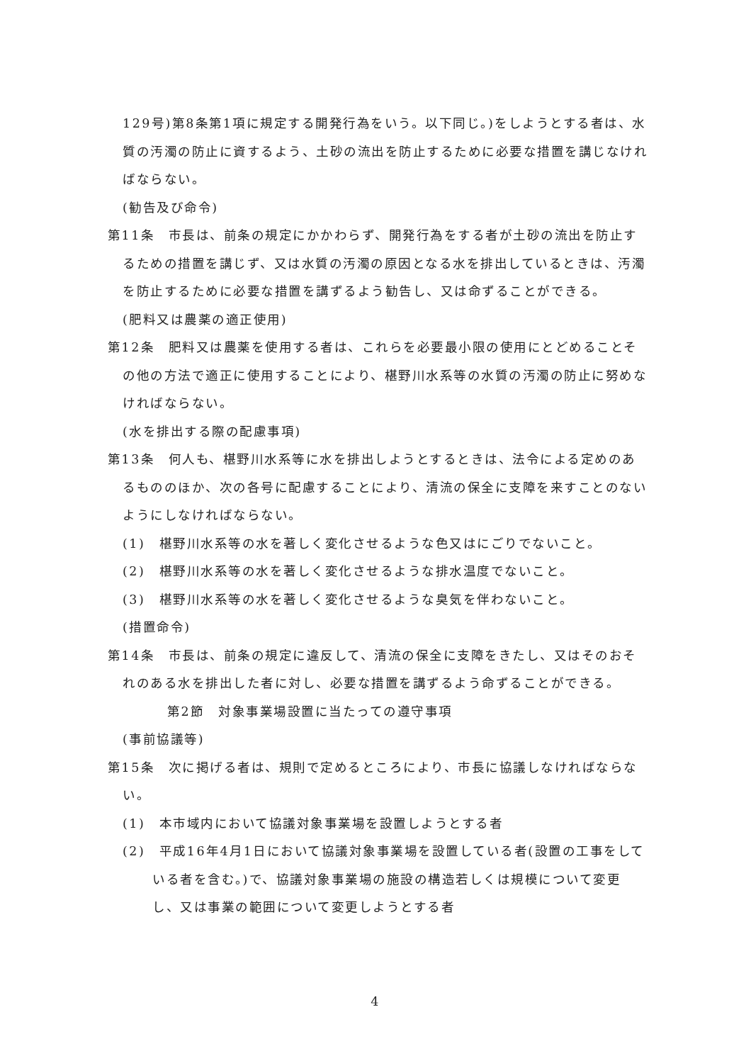129号)第8条第1項に規定する開発行為をいう。以下同じ。)をしようとする者は、水質の汚濁の防止に資するよう、土砂の流出を防止するために必要な措置を講じなければならない。
(勧告及び命令)
第11条　市長は、前条の規定にかかわらず、開発行為をする者が土砂の流出を防止するための措置を講じず、又は水質の汚濁の原因となる水を排出しているときは、汚濁を防止するために必要な措置を講ずるよう勧告し、又は命ずることができる。
(肥料又は農薬の適正使用)
第12条　肥料又は農薬を使用する者は、これらを必要最小限の使用にとどめることその他の方法で適正に使用することにより、椹野川水系等の水質の汚濁の防止に努めなければならない。
(水を排出する際の配慮事項)
第13条　何人も、椹野川水系等に水を排出しようとするときは、法令による定めのあるもののほか、次の各号に配慮することにより、清流の保全に支障を来すことのないようにしなければならない。
(1)　椹野川水系等の水を著しく変化させるような色又はにごりでないこと。
(2)　椹野川水系等の水を著しく変化させるような排水温度でないこと。
(3)　椹野川水系等の水を著しく変化させるような臭気を伴わないこと。
(措置命令)
第14条　市長は、前条の規定に違反して、清流の保全に支障をきたし、又はそのおそれのある水を排出した者に対し、必要な措置を講ずるよう命ずることができる。
第2節　対象事業場設置に当たっての遵守事項
(事前協議等)
第15条　次に掲げる者は、規則で定めるところにより、市長に協議しなければならない。
(1)　本市域内において協議対象事業場を設置しようとする者
(2)　平成16年4月1日において協議対象事業場を設置している者(設置の工事をしている者を含む。)で、協議対象事業場の施設の構造若しくは規模について変更し、又は事業の範囲について変更しようとする者
4